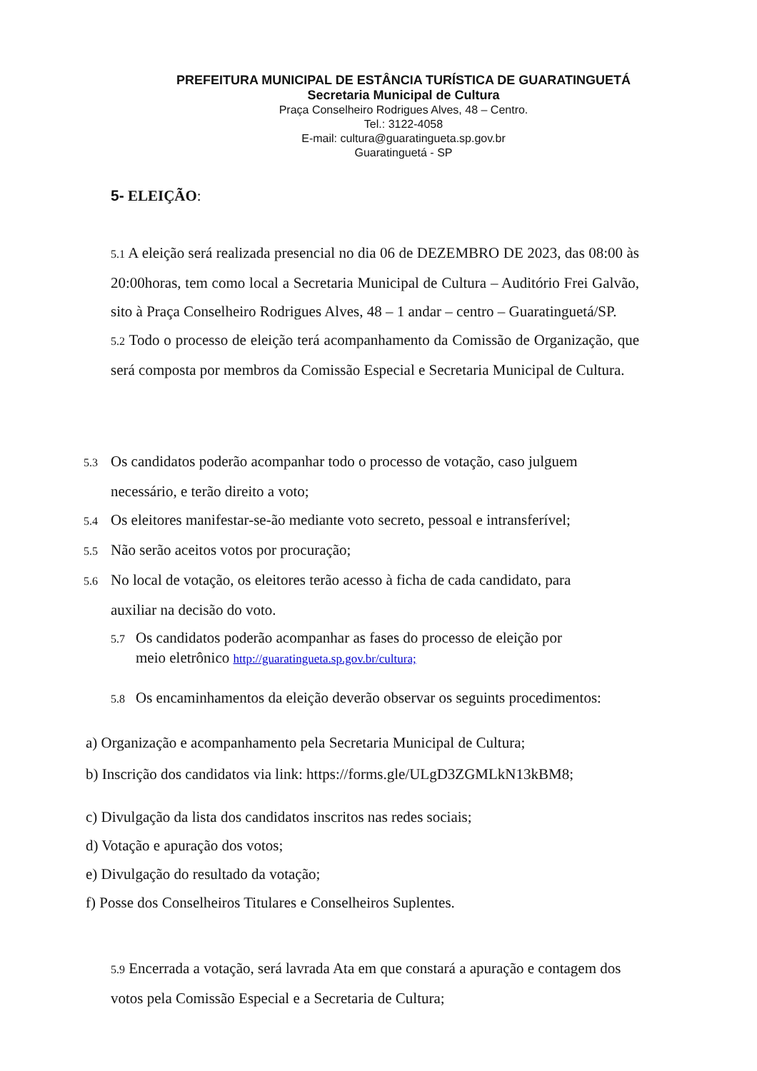PREFEITURA MUNICIPAL DE ESTÂNCIA TURÍSTICA DE GUARATINGUETÁ
Secretaria Municipal de Cultura
Praça Conselheiro Rodrigues Alves, 48 – Centro.
Tel.: 3122-4058
E-mail: cultura@guaratingueta.sp.gov.br
Guaratinguetá - SP
5- ELEIÇÃO:
5.1 A eleição será realizada presencial no dia 06 de DEZEMBRO DE 2023, das 08:00 às 20:00horas, tem como local a Secretaria Municipal de Cultura – Auditório Frei Galvão, sito à Praça Conselheiro Rodrigues Alves, 48 – 1 andar – centro – Guaratinguetá/SP.
5.2 Todo o processo de eleição terá acompanhamento da Comissão de Organização, que será composta por membros da Comissão Especial e Secretaria Municipal de Cultura.
5.3 Os candidatos poderão acompanhar todo o processo de votação, caso julguem
necessário, e terão direito a voto;
5.4 Os eleitores manifestar-se-ão mediante voto secreto, pessoal e intransferível;
5.5 Não serão aceitos votos por procuração;
5.6 No local de votação, os eleitores terão acesso à ficha de cada candidato, para
auxiliar na decisão do voto.
5.7 Os candidatos poderão acompanhar as fases do processo de eleição por
meio eletrônico http://guaratingueta.sp.gov.br/cultura;
5.8 Os encaminhamentos da eleição deverão observar os seguints procedimentos:
a) Organização e acompanhamento pela Secretaria Municipal de Cultura;
b) Inscrição dos candidatos via link: https://forms.gle/ULgD3ZGMLkN13kBM8;
c) Divulgação da lista dos candidatos inscritos nas redes sociais;
d) Votação e apuração dos votos;
e) Divulgação do resultado da votação;
f) Posse dos Conselheiros Titulares e Conselheiros Suplentes.
5.9 Encerrada a votação, será lavrada Ata em que constará a apuração e contagem dos votos pela Comissão Especial e a Secretaria de Cultura;